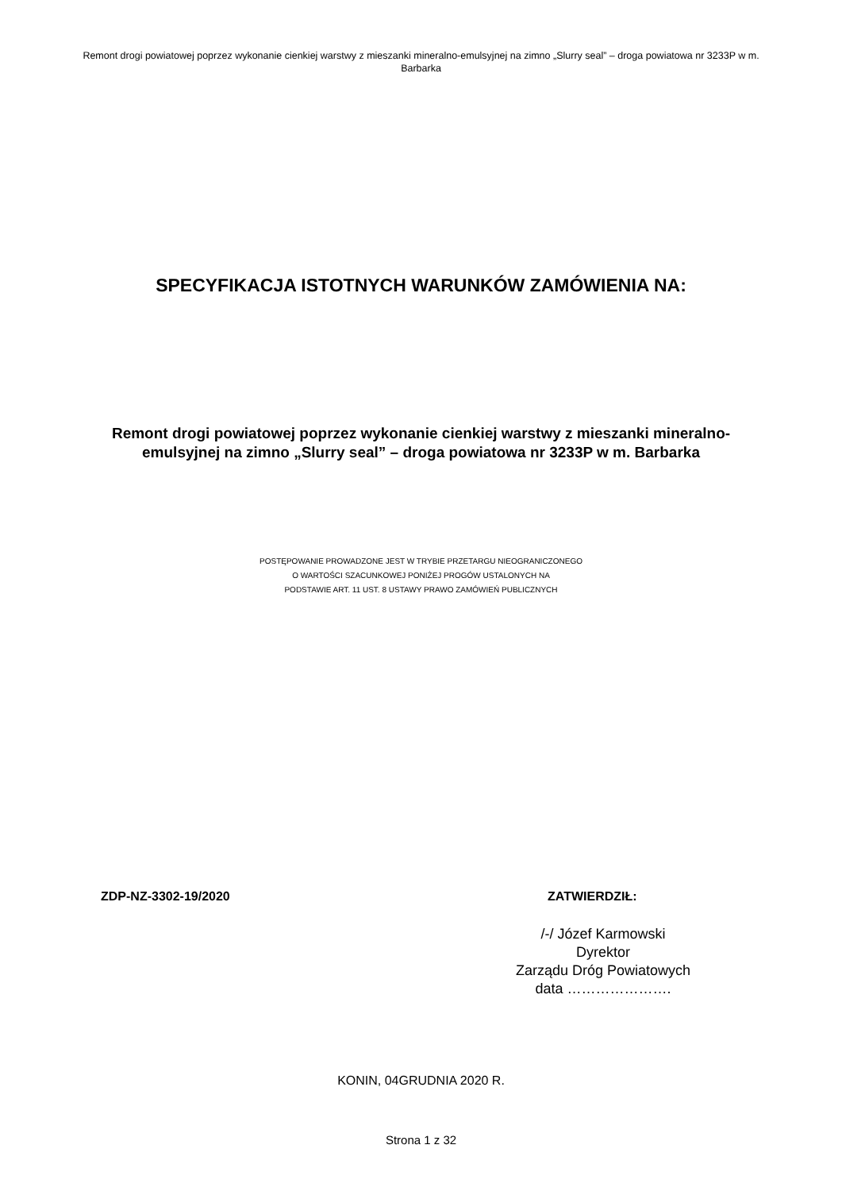Remont drogi powiatowej poprzez wykonanie cienkiej warstwy z mieszanki mineralno-emulsyjnej na zimno „Slurry seal” – droga powiatowa nr 3233P w m. Barbarka
SPECYFIKACJA ISTOTNYCH WARUNKÓW ZAMÓWIENIA NA:
Remont drogi powiatowej poprzez wykonanie cienkiej warstwy z mieszanki mineralno-emulsyjnej na zimno „Slurry seal” – droga powiatowa nr 3233P w m. Barbarka
POSTĘPOWANIE PROWADZONE JEST W TRYBIE PRZETARGU NIEOGRANICZONEGO
O WARTOŚCI SZACUNKOWEJ PONIŻEJ PROGÓW USTALONYCH NA
PODSTAWIE ART. 11 UST. 8 USTAWY PRAWO ZAMÓWIEŃ PUBLICZNYCH
ZDP-NZ-3302-19/2020 ZATWIERDZIŁ:
/-/ Józef Karmowski
Dyrektor
Zarządu Dróg Powiatowych
data ………………….
KONIN, 04GRUDNIA 2020 R.
Strona 1 z 32